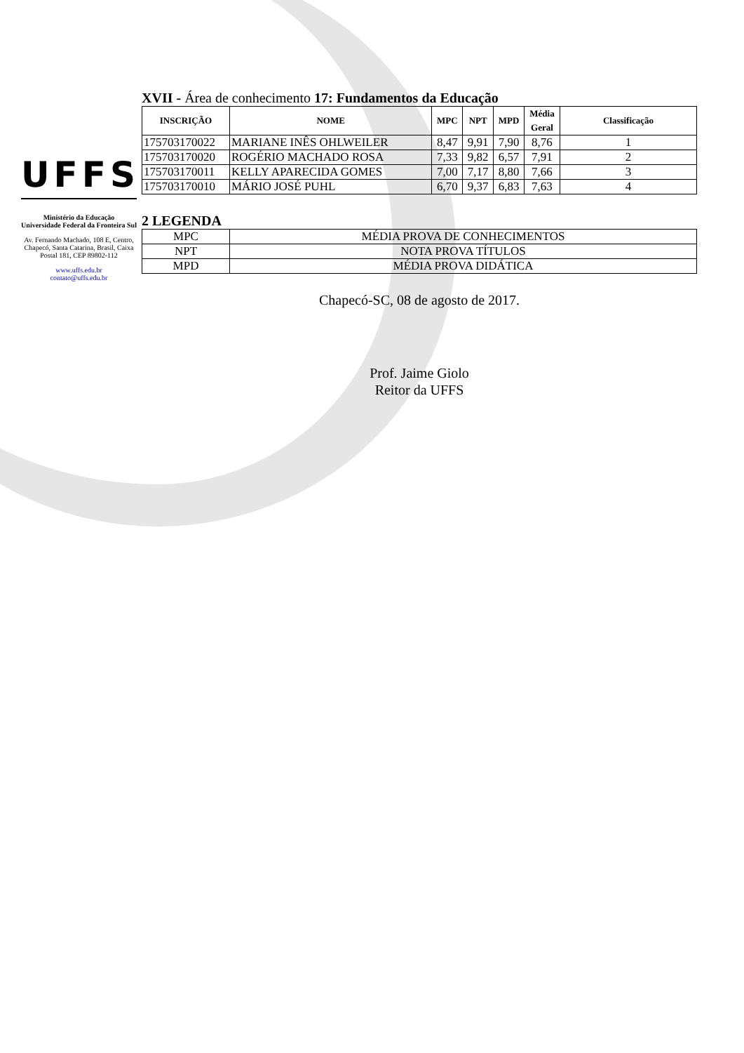UFFS
Ministério da Educação
Universidade Federal da Fronteira Sul
Av. Fernando Machado, 108 E, Centro, Chapecó, Santa Catarina, Brasil, Caixa Postal 181, CEP 89802-112
www.uffs.edu.br
contato@uffs.edu.br
XVII - Área de conhecimento 17: Fundamentos da Educação
| INSCRIÇÃO | NOME | MPC | NPT | MPD | Média Geral | Classificação |
| --- | --- | --- | --- | --- | --- | --- |
| 175703170022 | MARIANE INÊS OHLWEILER | 8,47 | 9,91 | 7,90 | 8,76 | 1 |
| 175703170020 | ROGÉRIO MACHADO ROSA | 7,33 | 9,82 | 6,57 | 7,91 | 2 |
| 175703170011 | KELLY APARECIDA GOMES | 7,00 | 7,17 | 8,80 | 7,66 | 3 |
| 175703170010 | MÁRIO JOSÉ PUHL | 6,70 | 9,37 | 6,83 | 7,63 | 4 |
2 LEGENDA
| MPC | MÉDIA PROVA DE CONHECIMENTOS |
| NPT | NOTA PROVA TÍTULOS |
| MPD | MÉDIA PROVA DIDÁTICA |
Chapecó-SC, 08 de agosto de 2017.
Prof. Jaime Giolo
Reitor da UFFS